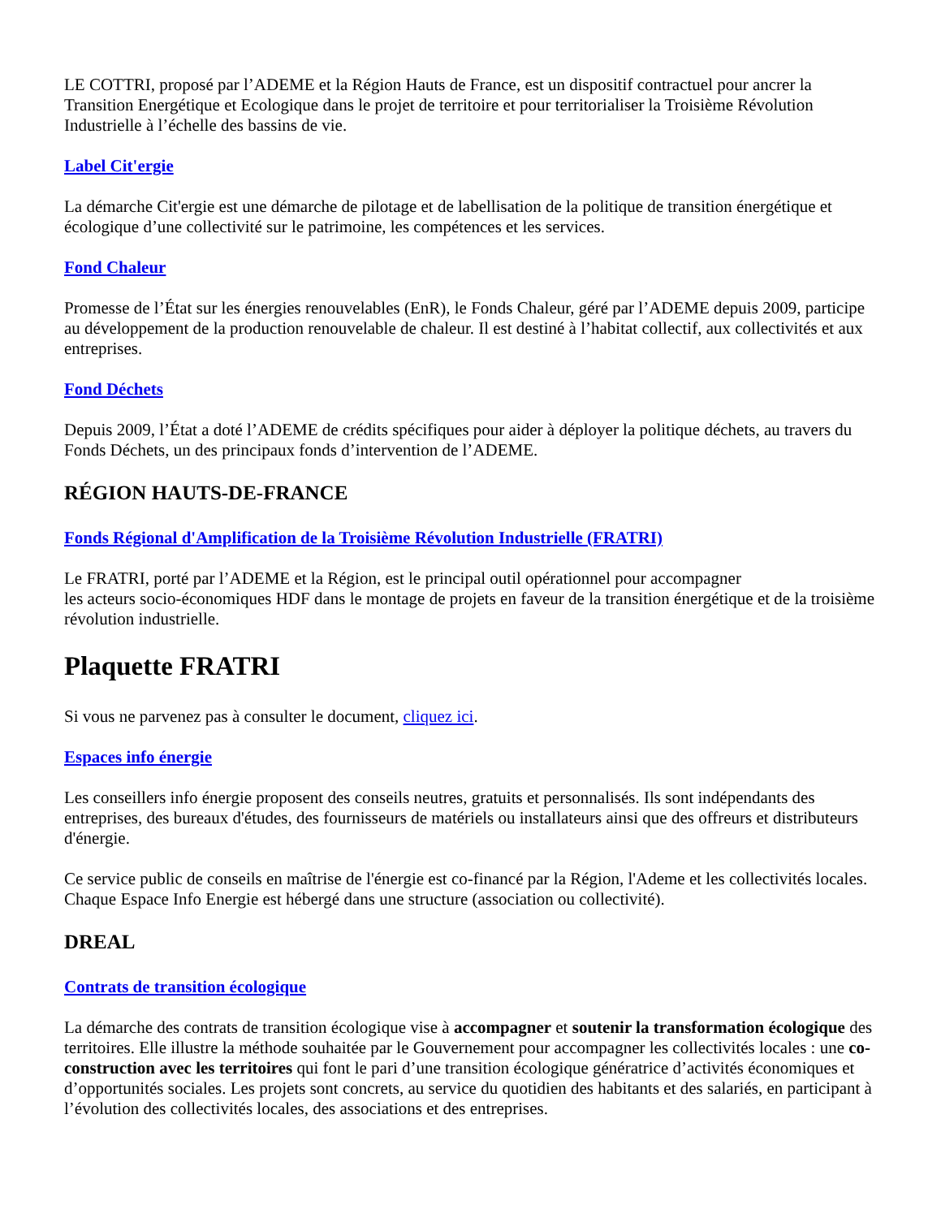LE COTTRI, proposé par l’ADEME et la Région Hauts de France, est un dispositif contractuel pour ancrer la Transition Energétique et Ecologique dans le projet de territoire et pour territorialiser la Troisième Révolution Industrielle à l’échelle des bassins de vie.
Label Cit'ergie
La démarche Cit'ergie est une démarche de pilotage et de labellisation de la politique de transition énergétique et écologique d’une collectivité sur le patrimoine, les compétences et les services.
Fond Chaleur
Promesse de l’État sur les énergies renouvelables (EnR), le Fonds Chaleur, géré par l’ADEME depuis 2009, participe au développement de la production renouvelable de chaleur. Il est destiné à l’habitat collectif, aux collectivités et aux entreprises.
Fond Déchets
Depuis 2009, l’État a doté l’ADEME de crédits spécifiques pour aider à déployer la politique déchets, au travers du Fonds Déchets, un des principaux fonds d’intervention de l’ADEME.
RÉGION HAUTS-DE-FRANCE
Fonds Régional d'Amplification de la Troisième Révolution Industrielle (FRATRI)
Le FRATRI, porté par l’ADEME et la Région, est le principal outil opérationnel pour accompagner
les acteurs socio-économiques HDF dans le montage de projets en faveur de la transition énergétique et de la troisième révolution industrielle.
Plaquette FRATRI
Si vous ne parvenez pas à consulter le document, cliquez ici.
Espaces info énergie
Les conseillers info énergie proposent des conseils neutres, gratuits et personnalisés. Ils sont indépendants des entreprises, des bureaux d'études, des fournisseurs de matériels ou installateurs ainsi que des offreurs et distributeurs d'énergie.
Ce service public de conseils en maîtrise de l'énergie est co-financé par la Région, l'Ademe et les collectivités locales. Chaque Espace Info Energie est hébergé dans une structure (association ou collectivité).
DREAL
Contrats de transition écologique
La démarche des contrats de transition écologique vise à accompagner et soutenir la transformation écologique des territoires. Elle illustre la méthode souhaitée par le Gouvernement pour accompagner les collectivités locales : une co-construction avec les territoires qui font le pari d’une transition écologique génératrice d’activités économiques et d’opportunités sociales. Les projets sont concrets, au service du quotidien des habitants et des salariés, en participant à l’évolution des collectivités locales, des associations et des entreprises.